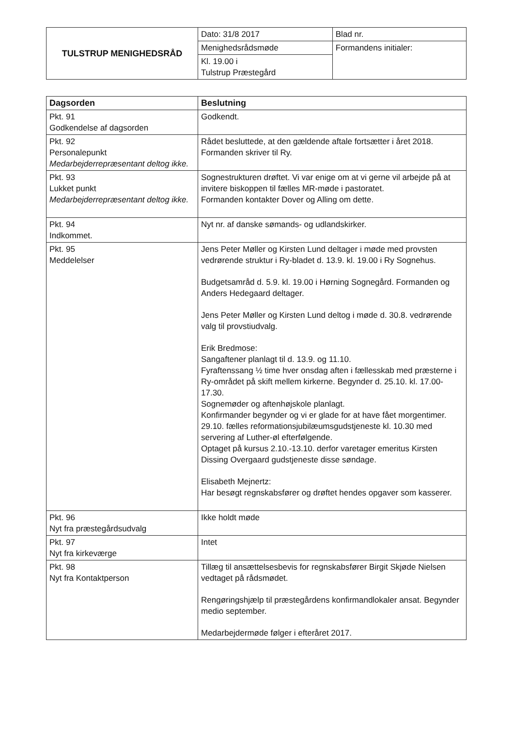| TULSTRUP MENIGHEDSRÅD | Dato: 31/8 2017 | Blad nr. |
| | Menighedsrådsmøde | Formandens initialer: |
| | Kl. 19.00 i Tulstrup Præstegård | |
| Dagsorden | Beslutning |
| --- | --- |
| Pkt. 91 Godkendelse af dagsorden | Godkendt. |
| Pkt. 92 Personalepunkt Medarbejderrepræsentant deltog ikke. | Rådet besluttede, at den gældende aftale fortsætter i året 2018. Formanden skriver til Ry. |
| Pkt. 93 Lukket punkt Medarbejderrepræsentant deltog ikke. | Sognestrukturen drøftet. Vi var enige om at vi gerne vil arbejde på at invitere biskoppen til fælles MR-møde i pastoratet. Formanden kontakter Dover og Alling om dette. |
| Pkt. 94 Indkommet. | Nyt nr. af danske sømands- og udlandskirker. |
| Pkt. 95 Meddelelser | Jens Peter Møller og Kirsten Lund deltager i møde med provsten vedrørende struktur i Ry-bladet d. 13.9. kl. 19.00 i Ry Sognehus. Budgetsamråd d. 5.9. kl. 19.00 i Hørning Sognegård. Formanden og Anders Hedegaard deltager. Jens Peter Møller og Kirsten Lund deltog i møde d. 30.8. vedrørende valg til provstiudvalg. Erik Bredmose: Sangaftener planlagt til d. 13.9. og 11.10. Fyraftenssang ½ time hver onsdag aften i fællesskab med præsterne i Ry-området på skift mellem kirkerne. Begynder d. 25.10. kl. 17.00-17.30. Sognemøder og aftenhøjskole planlagt. Konfirmander begynder og vi er glade for at have fået morgentimer. 29.10. fælles reformationsjubilæumsgudstjeneste kl. 10.30 med servering af Luther-øl efterfølgende. Optaget på kursus 2.10.-13.10. derfor varetager emeritus Kirsten Dissing Overgaard gudstjeneste disse søndage. Elisabeth Mejnertz: Har besøgt regnskabsfører og drøftet hendes opgaver som kasserer. |
| Pkt. 96 Nyt fra præstegårdsudvalg | Ikke holdt møde |
| Pkt. 97 Nyt fra kirkeværge | Intet |
| Pkt. 98 Nyt fra Kontaktperson | Tillæg til ansættelsesbevis for regnskabsfører Birgit Skjøde Nielsen vedtaget på rådsmødet. Rengøringshjælp til præstegårdens konfirmandlokaler ansat. Begynder medio september. Medarbejdermøde følger i efteråret 2017. |